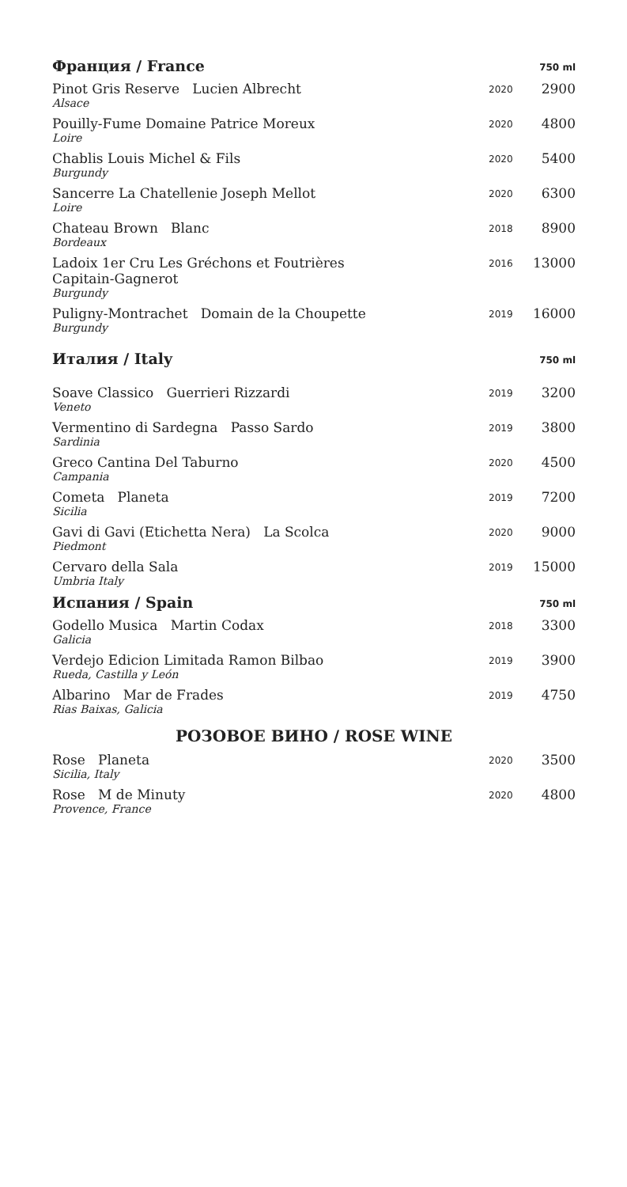| Франция / France | | 750 ml |
| --- | --- | --- |
| Pinot Gris Reserve Lucien Albrecht Alsace | 2020 | 2900 |
| Pouilly-Fume Domaine Patrice Moreux Loire | 2020 | 4800 |
| Chablis Louis Michel & Fils Burgundy | 2020 | 5400 |
| Sancerre La Chatellenie Joseph Mellot Loire | 2020 | 6300 |
| Chateau Brown Blanc Bordeaux | 2018 | 8900 |
| Ladoix 1er Cru Les Gréchons et Foutrières Capitain-Gagnerot Burgundy | 2016 | 13000 |
| Puligny-Montrachet Domain de la Choupette Burgundy | 2019 | 16000 |
| Италия / Italy | | 750 ml |
| Soave Classico Guerrieri Rizzardi Veneto | 2019 | 3200 |
| Vermentino di Sardegna Passo Sardo Sardinia | 2019 | 3800 |
| Greco Cantina Del Taburno Campania | 2020 | 4500 |
| Cometa Planeta Sicilia | 2019 | 7200 |
| Gavi di Gavi (Etichetta Nera) La Scolca Piedmont | 2020 | 9000 |
| Cervaro della Sala Umbria Italy | 2019 | 15000 |
| Испания / Spain | | 750 ml |
| Godello Musica Martin Codax Galicia | 2018 | 3300 |
| Verdejo Edicion Limitada Ramon Bilbao Rueda, Castilla y León | 2019 | 3900 |
| Albarino Mar de Frades Rias Baixas, Galicia | 2019 | 4750 |
| РОЗОВОЕ ВИНО / ROSE WINE | | |
| Rose Planeta Sicilia, Italy | 2020 | 3500 |
| Rose M de Minuty Provence, France | 2020 | 4800 |